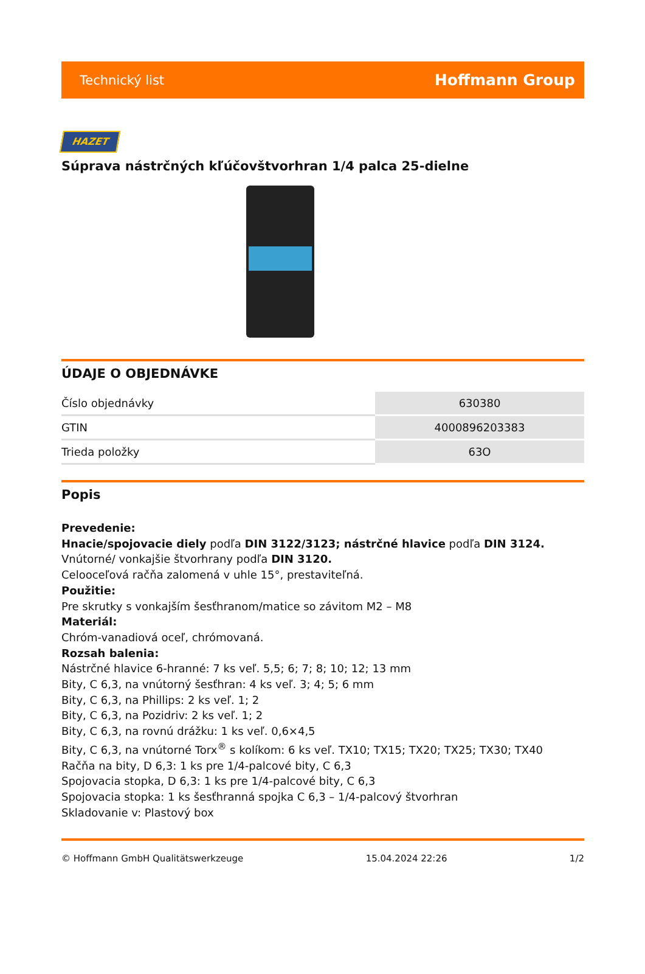Technický list Hoffmann Group
HAZET
Súprava nástrčných kľúčovštvorhran 1/4 palca 25-dielne
ÚDAJE O OBJEDNÁVKE
| Číslo objednávky | 630380 |
| GTIN | 4000896203383 |
| Trieda položky | 63O |
Popis
Prevedenie:
Hnacie/spojovacie diely podľa DIN 3122/3123; nástrčné hlavice podľa DIN 3124. Vnútorné/ vonkajšie štvorhrany podľa DIN 3120.
Celooceľová račňa zalomená v uhle 15°, prestaviteľná.
Použitie:
Pre skrutky s vonkajším šesťhranom/matice so závitom M2 – M8
Materiál:
Chróm-vanadiová oceľ, chrómovaná.
Rozsah balenia:
Nástrčné hlavice 6-hranné: 7 ks veľ. 5,5; 6; 7; 8; 10; 12; 13 mm
Bity, C 6,3, na vnútorný šesťhran: 4 ks veľ. 3; 4; 5; 6 mm
Bity, C 6,3, na Phillips: 2 ks veľ. 1; 2
Bity, C 6,3, na Pozidriv: 2 ks veľ. 1; 2
Bity, C 6,3, na rovnú drážku: 1 ks veľ. 0,6×4,5
Bity, C 6,3, na vnútorné Torx<sup>®</sup> s kolíkom: 6 ks veľ. TX10; TX15; TX20; TX25; TX30; TX40
Račňa na bity, D 6,3: 1 ks pre 1/4-palcové bity, C 6,3
Spojovacia stopka, D 6,3: 1 ks pre 1/4-palcové bity, C 6,3
Spojovacia stopka: 1 ks šesťhranná spojka C 6,3 – 1/4-palcový štvorhran
Skladovanie v: Plastový box
© Hoffmann GmbH Qualitätswerkzeuge 15.04.2024 22:26 1/2